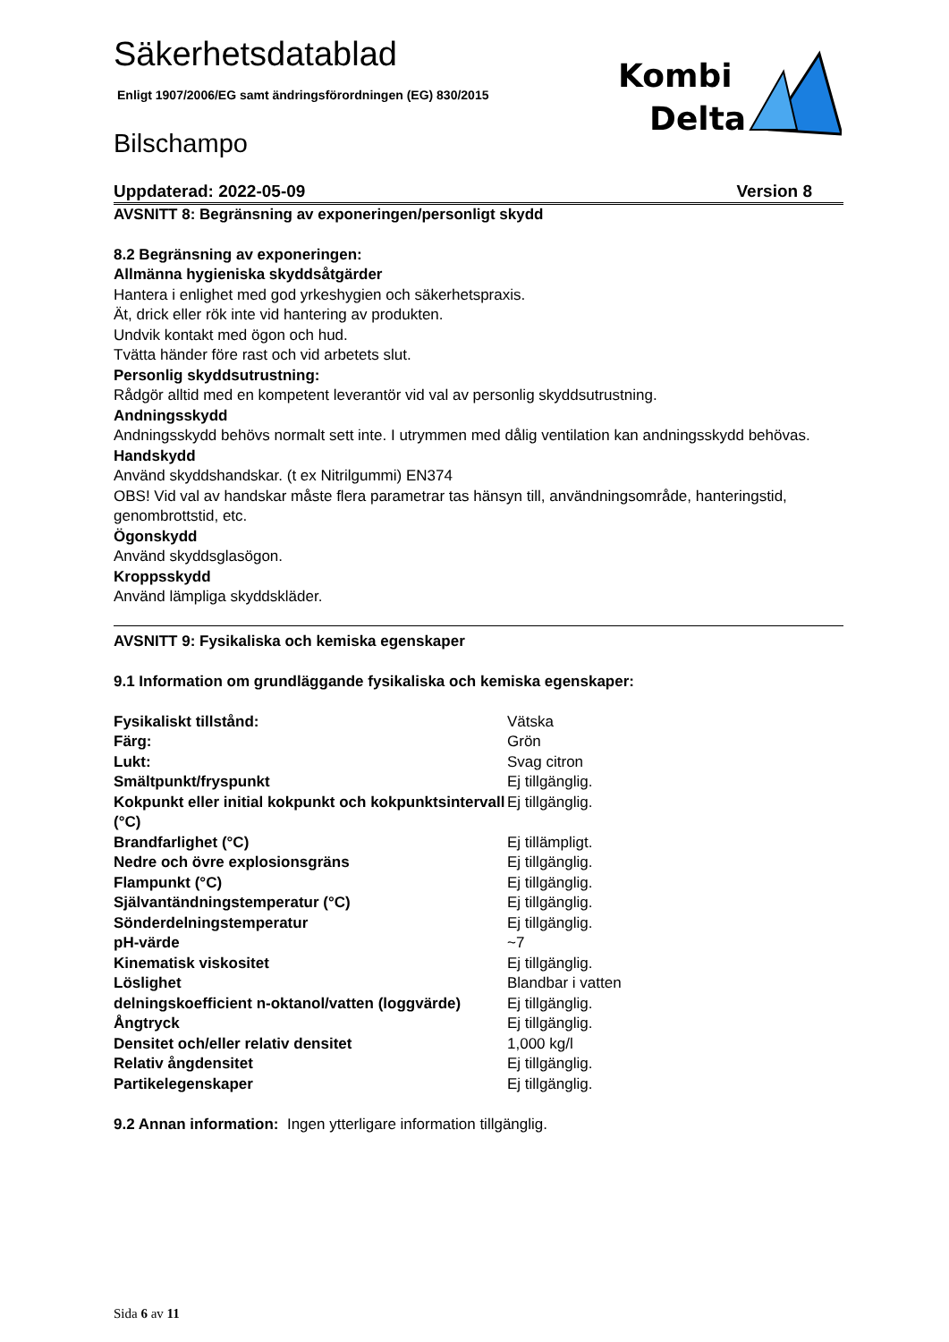Kombi
Delta
Säkerhetsdatablad
Enligt 1907/2006/EG samt ändringsförordningen (EG) 830/2015
Bilschampo
Uppdaterad: 2022-05-09 Version 8
AVSNITT 8: Begränsning av exponeringen/personligt skydd
8.2 Begränsning av exponeringen:
Allmänna hygieniska skyddsåtgärder
Hantera i enlighet med god yrkeshygien och säkerhetspraxis.
Ät, drick eller rök inte vid hantering av produkten.
Undvik kontakt med ögon och hud.
Tvätta händer före rast och vid arbetets slut.
Personlig skyddsutrustning:
Rådgör alltid med en kompetent leverantör vid val av personlig skyddsutrustning.
Andningsskydd
Andningsskydd behövs normalt sett inte. I utrymmen med dålig ventilation kan andningsskydd behövas.
Handskydd
Använd skyddshandskar. (t ex Nitrilgummi) EN374
OBS! Vid val av handskar måste flera parametrar tas hänsyn till, användningsområde, hanteringstid, genombrottstid, etc.
Ögonskydd
Använd skyddsglasögon.
Kroppsskydd
Använd lämpliga skyddskläder.
AVSNITT 9: Fysikaliska och kemiska egenskaper
9.1 Information om grundläggande fysikaliska och kemiska egenskaper:
| Fysikaliskt tillstånd: | Vätska |
| Färg: | Grön |
| Lukt: | Svag citron |
| Smältpunkt/fryspunkt | Ej tillgänglig. |
| Kokpunkt eller initial kokpunkt och kokpunktsintervall (°C) | Ej tillgänglig. |
| Brandfarlighet (°C) | Ej tillämpligt. |
| Nedre och övre explosionsgräns | Ej tillgänglig. |
| Flampunkt (°C) | Ej tillgänglig. |
| Självantändningstemperatur (°C) | Ej tillgänglig. |
| Sönderdelningstemperatur | Ej tillgänglig. |
| pH-värde | ~7 |
| Kinematisk viskositet | Ej tillgänglig. |
| Löslighet | Blandbar i vatten |
| delningskoefficient n-oktanol/vatten (loggvärde) | Ej tillgänglig. |
| Ångtryck | Ej tillgänglig. |
| Densitet och/eller relativ densitet | 1,000 kg/l |
| Relativ ångdensitet | Ej tillgänglig. |
| Partikelegenskaper | Ej tillgänglig. |
9.2 Annan information: Ingen ytterligare information tillgänglig.
Sida 6 av 11